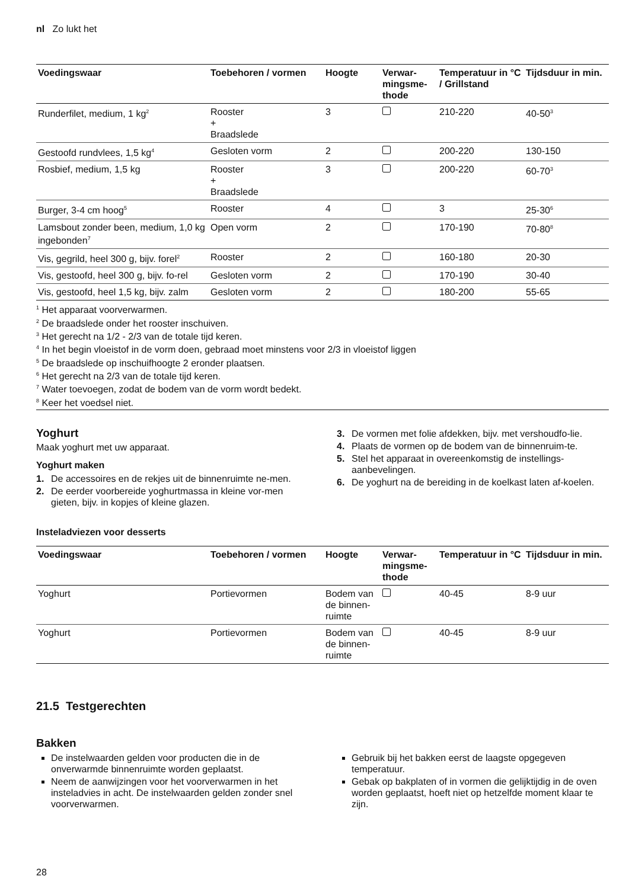nl Zo lukt het
| Voedingswaar | Toebehoren / vormen | Hoogte | Verwar- mingsme- thode | Temperatuur in °C / Grillstand | Tijdsduur in min. |
| --- | --- | --- | --- | --- | --- |
| Runderfilet, medium, 1 kg<sup>2</sup> | Rooster + Braadslede | 3 | | 210-220 | 40-50<sup>3</sup> |
| Gestoofd rundvlees, 1,5 kg<sup>4</sup> | Gesloten vorm | 2 | | 200-220 | 130-150 |
| Rosbief, medium, 1,5 kg | Rooster + Braadslede | 3 | | 200-220 | 60-70<sup>3</sup> |
| Burger, 3-4 cm hoog<sup>5</sup> | Rooster | 4 | | 3 | 25-30<sup>6</sup> |
| Lamsbout zonder been, medium, 1,0 kg ingebonden<sup>7</sup> | Open vorm | 2 | | 170-190 | 70-80<sup>8</sup> |
| Vis, gegrild, heel 300 g, bijv. forel<sup>2</sup> | Rooster | 2 | | 160-180 | 20-30 |
| Vis, gestoofd, heel 300 g, bijv. fo-rel | Gesloten vorm | 2 | | 170-190 | 30-40 |
| Vis, gestoofd, heel 1,5 kg, bijv. zalm | Gesloten vorm | 2 | | 180-200 | 55-65 |
<sup>1</sup> Het apparaat voorverwarmen.
<sup>2</sup> De braadslede onder het rooster inschuiven.
<sup>3</sup> Het gerecht na 1/2 - 2/3 van de totale tijd keren.
<sup>4</sup> In het begin vloeistof in de vorm doen, gebraad moet minstens voor 2/3 in vloeistof liggen
<sup>5</sup> De braadslede op inschuifhoogte 2 eronder plaatsen.
<sup>6</sup> Het gerecht na 2/3 van de totale tijd keren.
<sup>7</sup> Water toevoegen, zodat de bodem van de vorm wordt bedekt.
<sup>8</sup> Keer het voedsel niet.
Yoghurt
Maak yoghurt met uw apparaat.
Yoghurt maken
1. De accessoires en de rekjes uit de binnenruimte ne-men.
2. De eerder voorbereide yoghurtmassa in kleine vor-men gieten, bijv. in kopjes of kleine glazen.
3. De vormen met folie afdekken, bijv. met vershoudfo-lie.
4. Plaats de vormen op de bodem van de binnenruim-te.
5. Stel het apparaat in overeenkomstig de instellings-aanbevelingen.
6. De yoghurt na de bereiding in de koelkast laten af-koelen.
Insteladviezen voor desserts
| Voedingswaar | Toebehoren / vormen | Hoogte | Verwar- mingsme- thode | Temperatuur in °C | Tijdsduur in min. |
| --- | --- | --- | --- | --- | --- |
| Yoghurt | Portievormen | Bodem van de binnen-ruimte | | 40-45 | 8-9 uur |
| Yoghurt | Portievormen | Bodem van de binnen-ruimte | | 40-45 | 8-9 uur |
21.5 Testgerechten
Bakken
De instelwaarden gelden voor producten die in de onverwarmde binnenruimte worden geplaatst.
Neem de aanwijzingen voor het voorverwarmen in het insteladvies in acht. De instelwaarden gelden zonder snel voorverwarmen.
Gebruik bij het bakken eerst de laagste opgegeven temperatuur.
Gebak op bakplaten of in vormen die gelijktijdig in de oven worden geplaatst, hoeft niet op hetzelfde moment klaar te zijn.
28